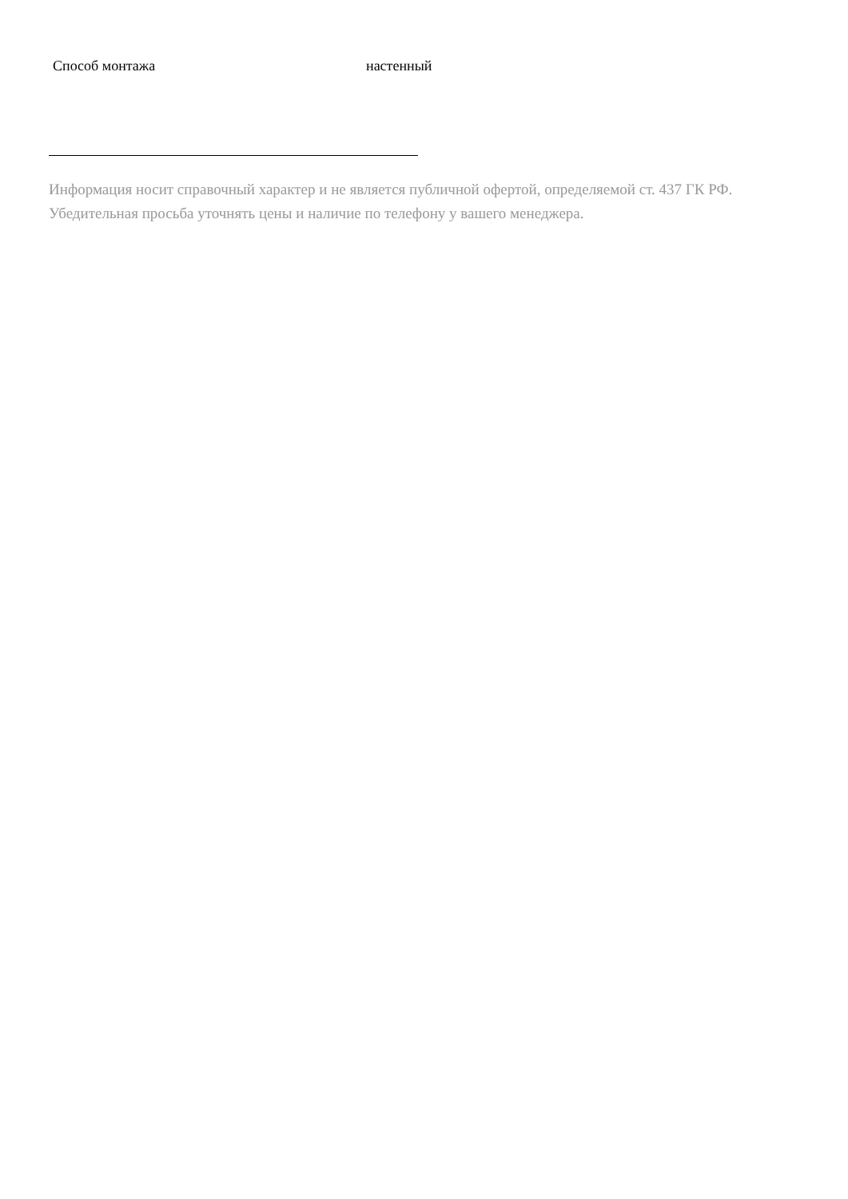| Способ монтажа | настенный |
Информация носит справочный характер и не является публичной офертой, определяемой ст. 437 ГК РФ. Убедительная просьба уточнять цены и наличие по телефону у вашего менеджера.